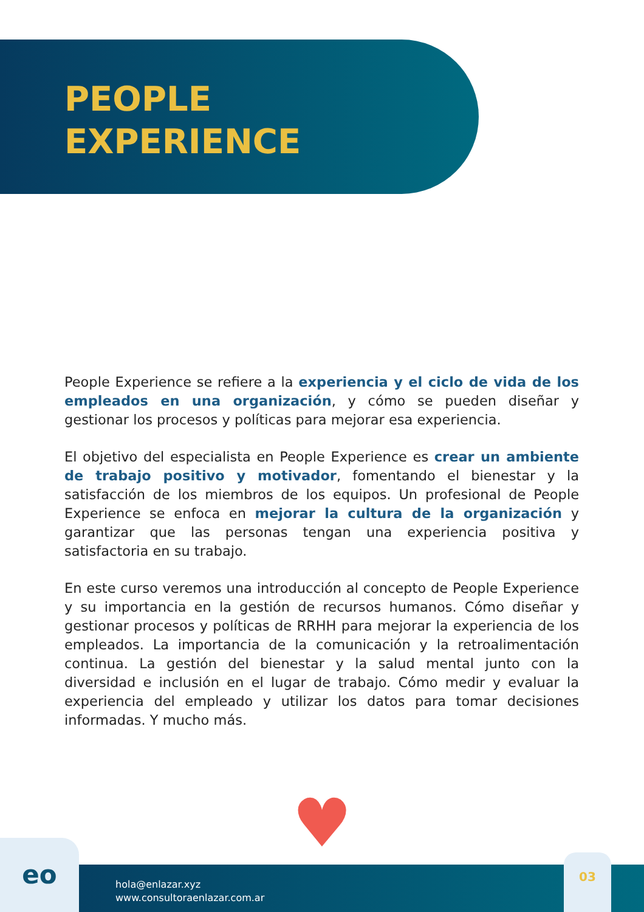PEOPLE
EXPERIENCE
People Experience se refiere a la experiencia y el ciclo de vida de los empleados en una organización, y cómo se pueden diseñar y gestionar los procesos y políticas para mejorar esa experiencia.
El objetivo del especialista en People Experience es crear un ambiente de trabajo positivo y motivador, fomentando el bienestar y la satisfacción de los miembros de los equipos. Un profesional de People Experience se enfoca en mejorar la cultura de la organización y garantizar que las personas tengan una experiencia positiva y satisfactoria en su trabajo.
En este curso veremos una introducción al concepto de People Experience y su importancia en la gestión de recursos humanos. Cómo diseñar y gestionar procesos y políticas de RRHH para mejorar la experiencia de los empleados. La importancia de la comunicación y la retroalimentación continua. La gestión del bienestar y la salud mental junto con la diversidad e inclusión en el lugar de trabajo. Cómo medir y evaluar la experiencia del empleado y utilizar los datos para tomar decisiones informadas. Y mucho más.
♥
eo
hola@enlazar.xyz
www.consultoraenlazar.com.ar
03